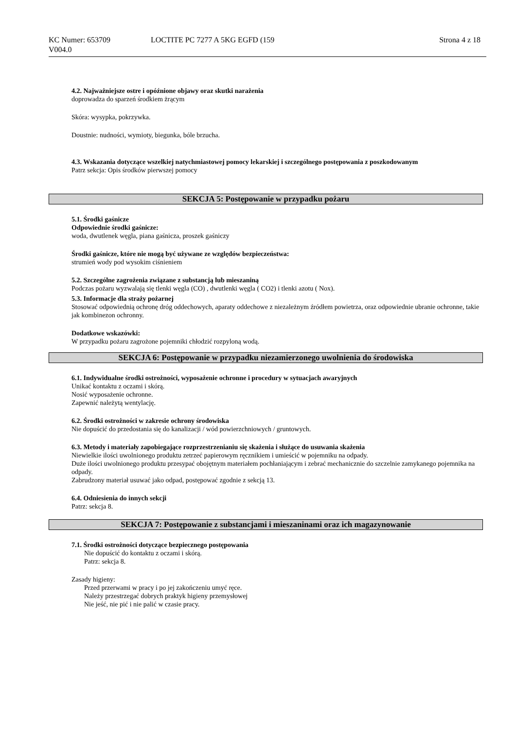KC Numer: 653709
V004.0
LOCTITE PC 7277 A 5KG EGFD (159
Strona 4 z 18
4.2. Najważniejsze ostre i opóźnione objawy oraz skutki narażenia
doprowadza do sparzeń środkiem żrącym
Skóra: wysypka, pokrzywka.
Doustnie: nudności, wymioty, biegunka, bóle brzucha.
4.3. Wskazania dotyczące wszelkiej natychmiastowej pomocy lekarskiej i szczególnego postępowania z poszkodowanym
Patrz sekcja: Opis środków pierwszej pomocy
SEKCJA 5: Postępowanie w przypadku pożaru
5.1. Środki gaśnicze
Odpowiednie środki gaśnicze:
woda, dwutlenek węgla, piana gaśnicza, proszek gaśniczy
Środki gaśnicze, które nie mogą być używane ze względów bezpieczeństwa:
strumień wody pod wysokim ciśnieniem
5.2. Szczególne zagrożenia związane z substancją lub mieszaniną
Podczas pożaru wyzwalają się tlenki węgla (CO) , dwutlenki węgla ( CO2) i tlenki azotu ( Nox).
5.3. Informacje dla straży pożarnej
Stosować odpowiednią ochronę dróg oddechowych, aparaty oddechowe z niezależnym źródłem powietrza, oraz odpowiednie ubranie ochronne, takie jak kombinezon ochronny.
Dodatkowe wskazówki:
W przypadku pożaru zagrożone pojemniki chłodzić rozpyloną wodą.
SEKCJA 6: Postępowanie w przypadku niezamierzonego uwolnienia do środowiska
6.1. Indywidualne środki ostrożności, wyposażenie ochronne i procedury w sytuacjach awaryjnych
Unikać kontaktu z oczami i skórą.
Nosić wyposażenie ochronne.
Zapewnić należytą wentylację.
6.2. Środki ostrożności w zakresie ochrony środowiska
Nie dopuścić do przedostania się do kanalizacji / wód powierzchniowych / gruntowych.
6.3. Metody i materiały zapobiegające rozprzestrzenianiu się skażenia i służące do usuwania skażenia
Niewielkie ilości uwolnionego produktu zetrzeć papierowym ręcznikiem i umieścić w pojemniku na odpady.
Duże ilości uwolnionego produktu przesypać obojętnym materiałem pochłaniającym i zebrać mechanicznie do szczelnie zamykanego pojemnika na odpady.
Zabrudzony materiał usuwać jako odpad, postępować zgodnie z sekcją 13.
6.4. Odniesienia do innych sekcji
Patrz: sekcja 8.
SEKCJA 7: Postępowanie z substancjami i mieszaninami oraz ich magazynowanie
7.1. Środki ostrożności dotyczące bezpiecznego postępowania
Nie dopuścić do kontaktu z oczami i skórą.
Patrz: sekcja 8.
Zasady higieny:
Przed przerwami w pracy i po jej zakończeniu umyć ręce.
Należy przestrzegać dobrych praktyk higieny przemysłowej
Nie jeść, nie pić i nie palić w czasie pracy.